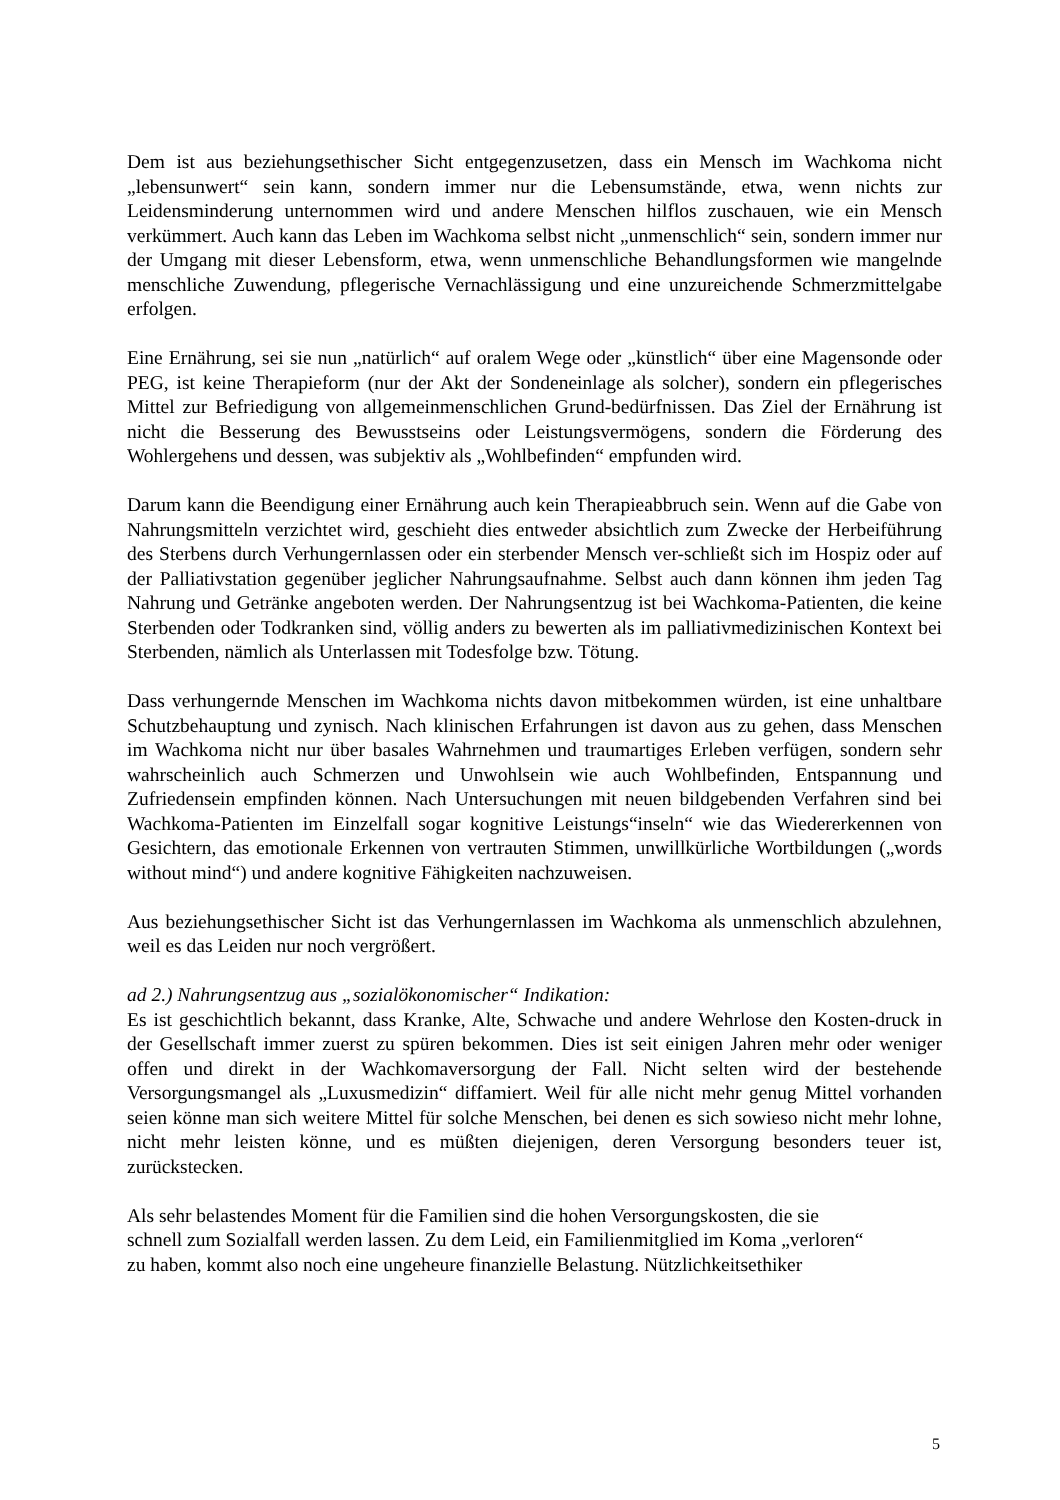Dem ist aus beziehungsethischer Sicht entgegenzusetzen, dass ein Mensch im Wachkoma nicht „lebensunwert“ sein kann, sondern immer nur die Lebensumstände, etwa, wenn nichts zur Leidensminderung unternommen wird und andere Menschen hilflos zuschauen, wie ein Mensch verkümmert. Auch kann das Leben im Wachkoma selbst nicht „unmenschlich“ sein, sondern immer nur der Umgang mit dieser Lebensform, etwa, wenn unmenschliche Behandlungsformen wie mangelnde menschliche Zuwendung, pflegerische Vernachlässigung und eine unzureichende Schmerzmittelgabe erfolgen.
Eine Ernährung, sei sie nun „natürlich“ auf oralem Wege oder „künstlich“ über eine Magensonde oder PEG, ist keine Therapieform (nur der Akt der Sondeneinlage als solcher), sondern ein pflegerisches Mittel zur Befriedigung von allgemeinmenschlichen Grund-bedürfnissen. Das Ziel der Ernährung ist nicht die Besserung des Bewusstseins oder Leistungsvermögens, sondern die Förderung des Wohlergehens und dessen, was subjektiv als „Wohlbefinden“ empfunden wird.
Darum kann die Beendigung einer Ernährung auch kein Therapieabbruch sein. Wenn auf die Gabe von Nahrungsmitteln verzichtet wird, geschieht dies entweder absichtlich zum Zwecke der Herbeiführung des Sterbens durch Verhungernlassen oder ein sterbender Mensch ver-schließt sich im Hospiz oder auf der Palliativstation gegenüber jeglicher Nahrungsaufnahme. Selbst auch dann können ihm jeden Tag Nahrung und Getränke angeboten werden. Der Nahrungsentzug ist bei Wachkoma-Patienten, die keine Sterbenden oder Todkranken sind, völlig anders zu bewerten als im palliativmedizinischen Kontext bei Sterbenden, nämlich als Unterlassen mit Todesfolge bzw. Tötung.
Dass verhungernde Menschen im Wachkoma nichts davon mitbekommen würden, ist eine unhaltbare Schutzbehauptung und zynisch. Nach klinischen Erfahrungen ist davon aus zu gehen, dass Menschen im Wachkoma nicht nur über basales Wahrnehmen und traumartiges Erleben verfügen, sondern sehr wahrscheinlich auch Schmerzen und Unwohlsein wie auch Wohlbefinden, Entspannung und Zufriedensein empfinden können. Nach Untersuchungen mit neuen bildgebenden Verfahren sind bei Wachkoma-Patienten im Einzelfall sogar kognitive Leistungs“inseln“ wie das Wiedererkennen von Gesichtern, das emotionale Erkennen von vertrauten Stimmen, unwillkürliche Wortbildungen („words without mind“) und andere kognitive Fähigkeiten nachzuweisen.
Aus beziehungsethischer Sicht ist das Verhungernlassen im Wachkoma als unmenschlich abzulehnen, weil es das Leiden nur noch vergrößert.
ad 2.) Nahrungsentzug aus „sozialökonomischer“ Indikation:
Es ist geschichtlich bekannt, dass Kranke, Alte, Schwache und andere Wehrlose den Kosten-druck in der Gesellschaft immer zuerst zu spüren bekommen. Dies ist seit einigen Jahren mehr oder weniger offen und direkt in der Wachkomaversorgung der Fall. Nicht selten wird der bestehende Versorgungsmangel als „Luxusmedizin“ diffamiert. Weil für alle nicht mehr genug Mittel vorhanden seien könne man sich weitere Mittel für solche Menschen, bei denen es sich sowieso nicht mehr lohne, nicht mehr leisten könne, und es müßten diejenigen, deren Versorgung besonders teuer ist, zurückstecken.
Als sehr belastendes Moment für die Familien sind die hohen Versorgungskosten, die sie
schnell zum Sozialfall werden lassen. Zu dem Leid, ein Familienmitglied im Koma „verloren“
zu haben, kommt also noch eine ungeheure finanzielle Belastung. Nützlichkeitsethiker
5